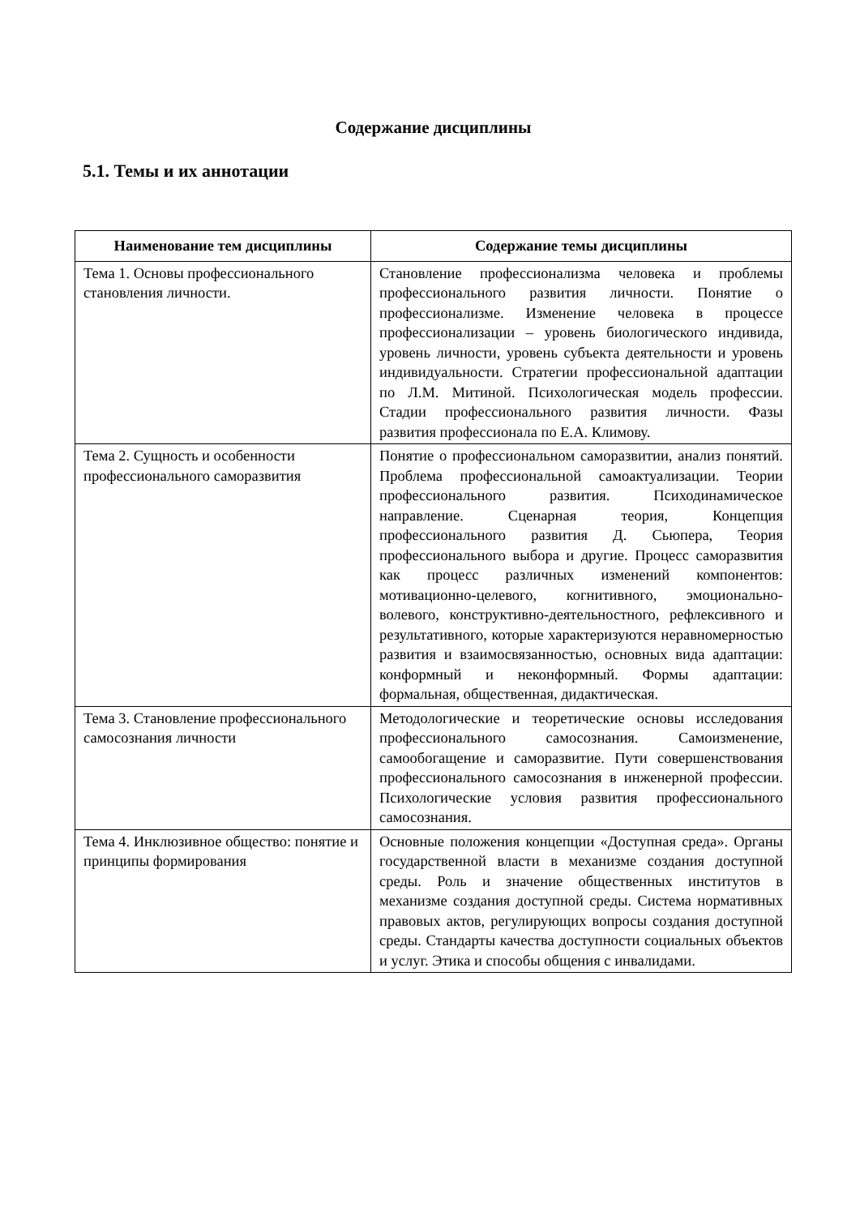Содержание дисциплины
5.1. Темы и их аннотации
| Наименование тем дисциплины | Содержание темы дисциплины |
| --- | --- |
| Тема 1. Основы профессионального становления личности. | Становление профессионализма человека и проблемы профессионального развития личности. Понятие о профессионализме. Изменение человека в процессе профессионализации – уровень биологического индивида, уровень личности, уровень субъекта деятельности и уровень индивидуальности. Стратегии профессиональной адаптации по Л.М. Митиной. Психологическая модель профессии. Стадии профессионального развития личности. Фазы развития профессионала по Е.А. Климову. |
| Тема 2. Сущность и особенности профессионального саморазвития | Понятие о профессиональном саморазвитии, анализ понятий. Проблема профессиональной самоактуализации. Теории профессионального развития. Психодинамическое направление. Сценарная теория, Концепция профессионального развития Д. Сьюпера, Теория профессионального выбора и другие. Процесс саморазвития как процесс различных изменений компонентов: мотивационно-целевого, когнитивного, эмоционально-волевого, конструктивно-деятельностного, рефлексивного и результативного, которые характеризуются неравномерностью развития и взаимосвязанностью, основных вида адаптации: конформный и неконформный. Формы адаптации: формальная, общественная, дидактическая. |
| Тема 3. Становление профессионального самосознания личности | Методологические и теоретические основы исследования профессионального самосознания. Самоизменение, самообогащение и саморазвитие. Пути совершенствования профессионального самосознания в инженерной профессии. Психологические условия развития профессионального самосознания. |
| Тема 4. Инклюзивное общество: понятие и принципы формирования | Основные положения концепции «Доступная среда». Органы государственной власти в механизме создания доступной среды. Роль и значение общественных институтов в механизме создания доступной среды. Система нормативных правовых актов, регулирующих вопросы создания доступной среды. Стандарты качества доступности социальных объектов и услуг. Этика и способы общения с инвалидами. |